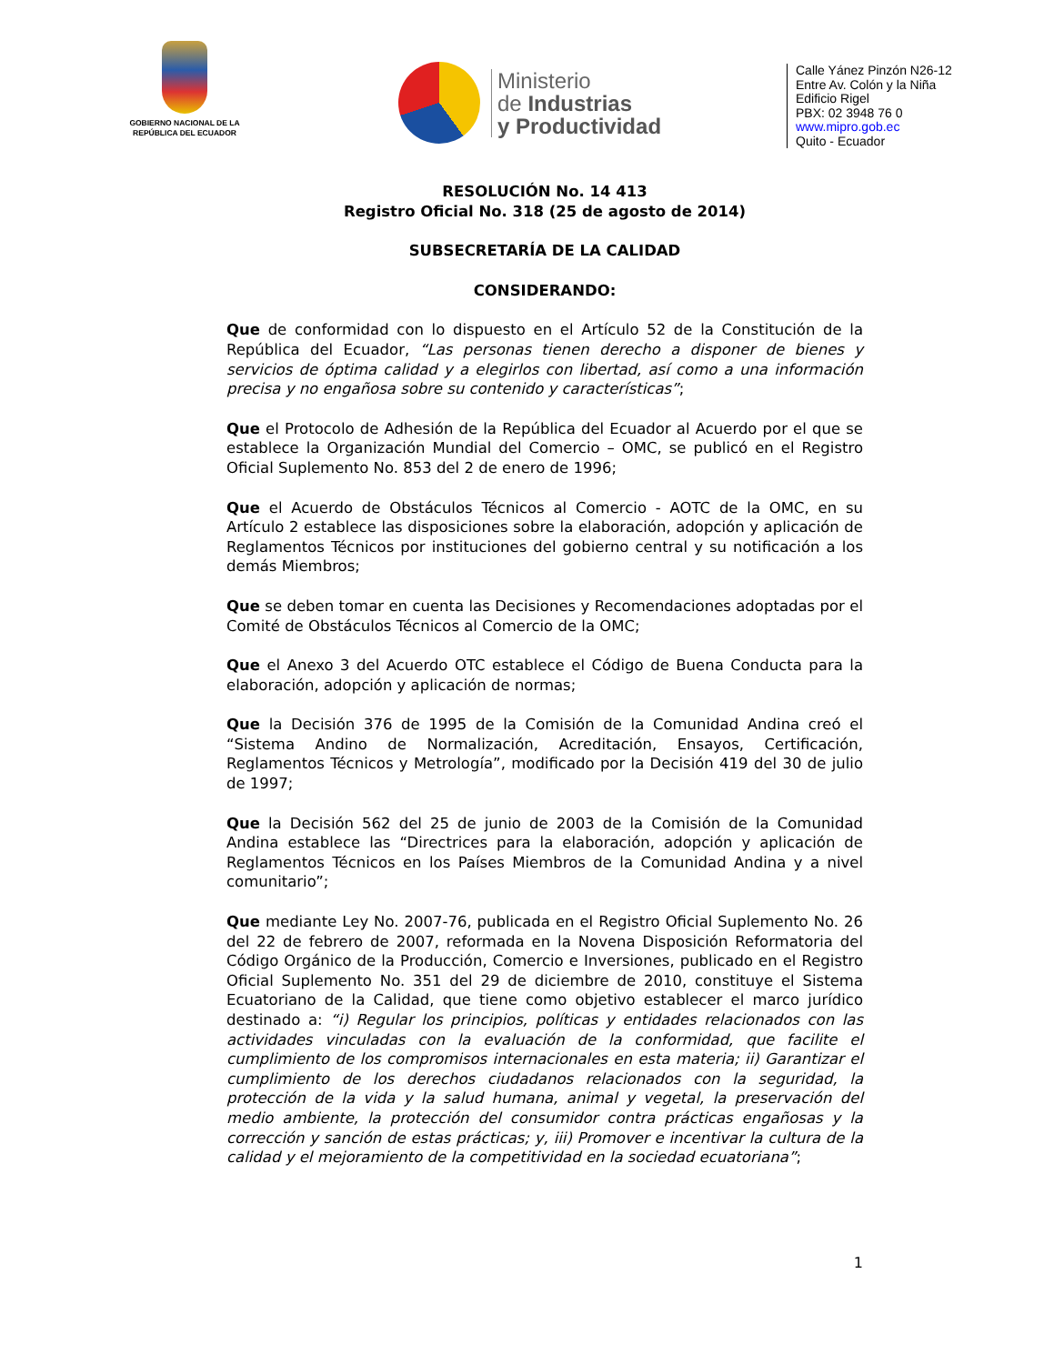GOBIERNO NACIONAL DE LA REPÚBLICA DEL ECUADOR
Ministerio
de Industrias
y Productividad
Calle Yánez Pinzón N26-12
Entre Av. Colón y la Niña
Edificio Rigel
PBX: 02 3948 76 0
www.mipro.gob.ec
Quito - Ecuador
RESOLUCIÓN No. 14 413
Registro Oficial No. 318 (25 de agosto de 2014)
SUBSECRETARÍA DE LA CALIDAD
CONSIDERANDO:
Que de conformidad con lo dispuesto en el Artículo 52 de la Constitución de la República del Ecuador, “Las personas tienen derecho a disponer de bienes y servicios de óptima calidad y a elegirlos con libertad, así como a una información precisa y no engañosa sobre su contenido y características”;
Que el Protocolo de Adhesión de la República del Ecuador al Acuerdo por el que se establece la Organización Mundial del Comercio – OMC, se publicó en el Registro Oficial Suplemento No. 853 del 2 de enero de 1996;
Que el Acuerdo de Obstáculos Técnicos al Comercio - AOTC de la OMC, en su Artículo 2 establece las disposiciones sobre la elaboración, adopción y aplicación de Reglamentos Técnicos por instituciones del gobierno central y su notificación a los demás Miembros;
Que se deben tomar en cuenta las Decisiones y Recomendaciones adoptadas por el Comité de Obstáculos Técnicos al Comercio de la OMC;
Que el Anexo 3 del Acuerdo OTC establece el Código de Buena Conducta para la elaboración, adopción y aplicación de normas;
Que la Decisión 376 de 1995 de la Comisión de la Comunidad Andina creó el “Sistema Andino de Normalización, Acreditación, Ensayos, Certificación, Reglamentos Técnicos y Metrología”, modificado por la Decisión 419 del 30 de julio de 1997;
Que la Decisión 562 del 25 de junio de 2003 de la Comisión de la Comunidad Andina establece las “Directrices para la elaboración, adopción y aplicación de Reglamentos Técnicos en los Países Miembros de la Comunidad Andina y a nivel comunitario”;
Que mediante Ley No. 2007-76, publicada en el Registro Oficial Suplemento No. 26 del 22 de febrero de 2007, reformada en la Novena Disposición Reformatoria del Código Orgánico de la Producción, Comercio e Inversiones, publicado en el Registro Oficial Suplemento No. 351 del 29 de diciembre de 2010, constituye el Sistema Ecuatoriano de la Calidad, que tiene como objetivo establecer el marco jurídico destinado a: “i) Regular los principios, políticas y entidades relacionados con las actividades vinculadas con la evaluación de la conformidad, que facilite el cumplimiento de los compromisos internacionales en esta materia; ii) Garantizar el cumplimiento de los derechos ciudadanos relacionados con la seguridad, la protección de la vida y la salud humana, animal y vegetal, la preservación del medio ambiente, la protección del consumidor contra prácticas engañosas y la corrección y sanción de estas prácticas; y, iii) Promover e incentivar la cultura de la calidad y el mejoramiento de la competitividad en la sociedad ecuatoriana”;
1